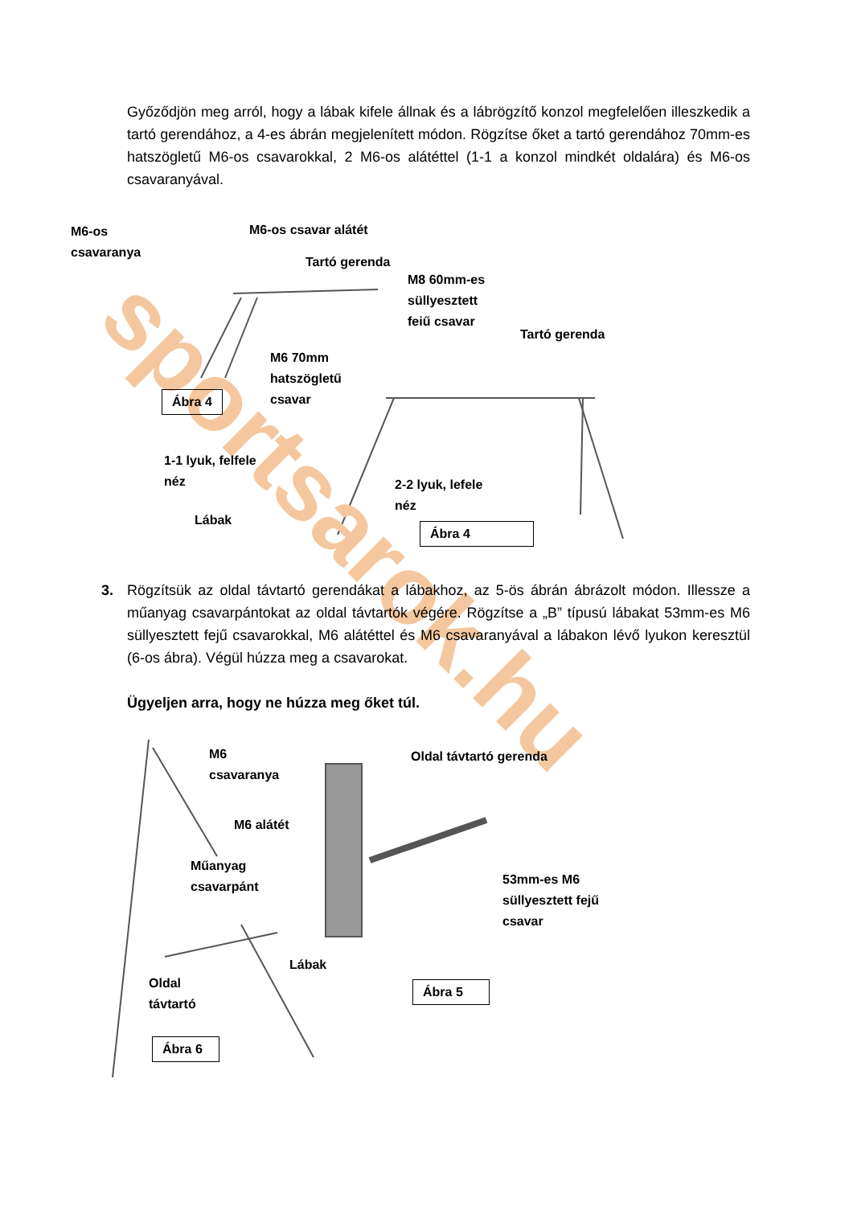Győződjön meg arról, hogy a lábak kifele állnak és a lábrögzítő konzol megfelelően illeszkedik a tartó gerendához, a 4-es ábrán megjelenített módon. Rögzítse őket a tartó gerendához 70mm-es hatszögletű M6-os csavarokkal, 2 M6-os alátéttel (1-1 a konzol mindkét oldalára) és M6-os csavaranyával.
sportsarok.hu
M6-os
csavaranya
M6-os csavar alátét
Tartó gerenda
M8 60mm-es
süllyesztett
feiű csavar
Tartó gerenda
M6 70mm
hatszögletű
csavar
Ábra 4
1-1 lyuk, felfele
néz
2-2 lyuk, lefele
néz
Lábak
Ábra 4
3. Rögzítsük az oldal távtartó gerendákat a lábakhoz, az 5-ös ábrán ábrázolt módon. Illessze a műanyag csavarpántokat az oldal távtartók végére. Rögzítse a „B” típusú lábakat 53mm-es M6 süllyesztett fejű csavarokkal, M6 alátéttel és M6 csavaranyával a lábakon lévő lyukon keresztül (6-os ábra). Végül húzza meg a csavarokat.
Ügyeljen arra, hogy ne húzza meg őket túl.
M6
csavaranya
Oldal távtartó gerenda
M6 alátét
Műanyag
csavarpánt
53mm-es M6
süllyesztett fejű
csavar
Lábak
Oldal
távtartó
Ábra 5
Ábra 6